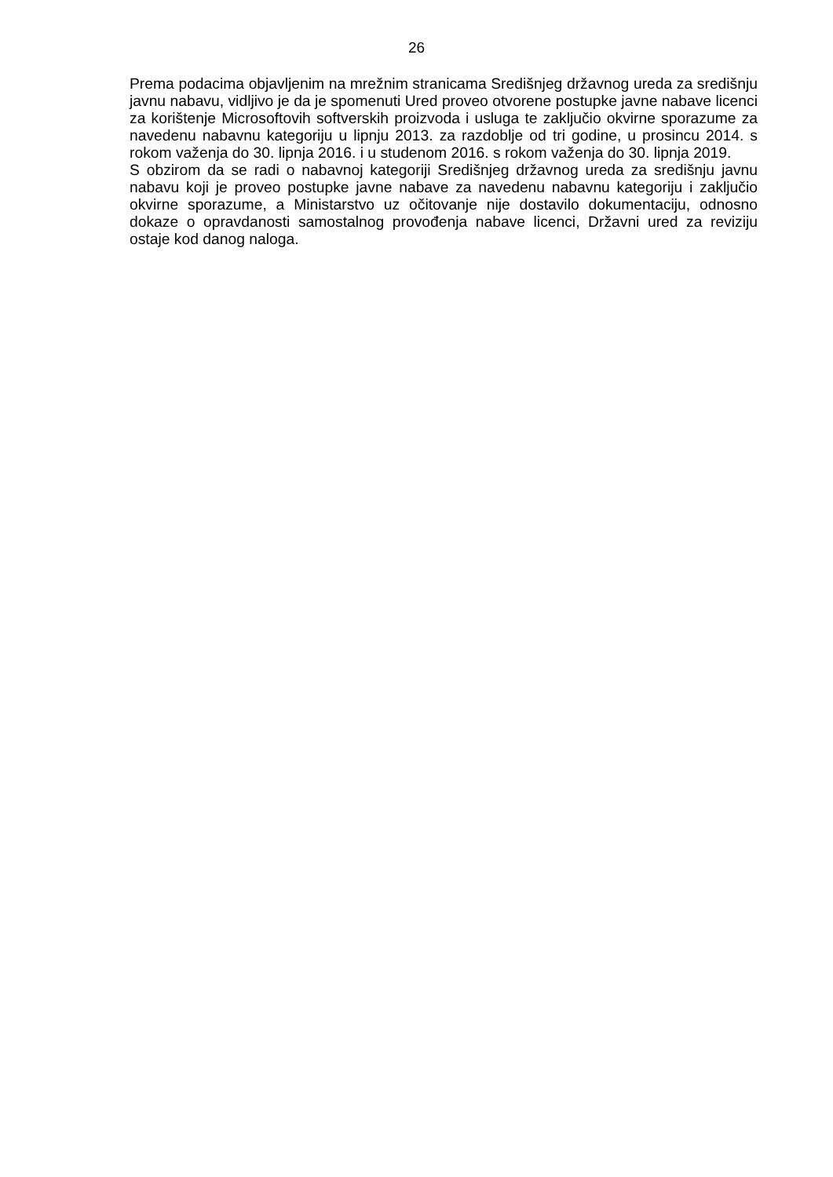26
Prema podacima objavljenim na mrežnim stranicama Središnjeg državnog ureda za središnju javnu nabavu, vidljivo je da je spomenuti Ured proveo otvorene postupke javne nabave licenci za korištenje Microsoftovih softverskih proizvoda i usluga te zaključio okvirne sporazume za navedenu nabavnu kategoriju u lipnju 2013. za razdoblje od tri godine, u prosincu 2014. s rokom važenja do 30. lipnja 2016. i u studenom 2016. s rokom važenja do 30. lipnja 2019.
S obzirom da se radi o nabavnoj kategoriji Središnjeg državnog ureda za središnju javnu nabavu koji je proveo postupke javne nabave za navedenu nabavnu kategoriju i zaključio okvirne sporazume, a Ministarstvo uz očitovanje nije dostavilo dokumentaciju, odnosno dokaze o opravdanosti samostalnog provođenja nabave licenci, Državni ured za reviziju ostaje kod danog naloga.